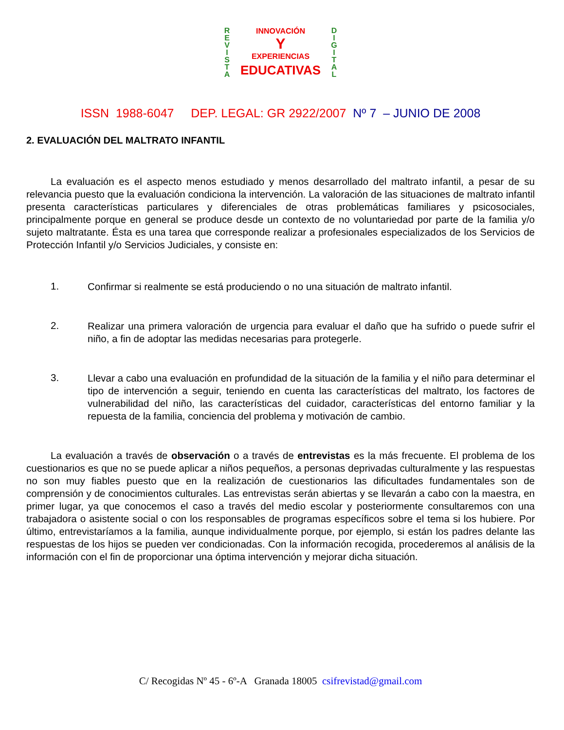R
E
V
I
S
T
A
D
I
G
I
T
A
L
INNOVACIÓN
Y
EXPERIENCIAS
EDUCATIVAS
ISSN 1988-6047 DEP. LEGAL: GR 2922/2007 Nº 7 – JUNIO DE 2008
2. EVALUACIÓN DEL MALTRATO INFANTIL
La evaluación es el aspecto menos estudiado y menos desarrollado del maltrato infantil, a pesar de su relevancia puesto que la evaluación condiciona la intervención. La valoración de las situaciones de maltrato infantil presenta características particulares y diferenciales de otras problemáticas familiares y psicosociales, principalmente porque en general se produce desde un contexto de no voluntariedad por parte de la familia y/o sujeto maltratante. Ésta es una tarea que corresponde realizar a profesionales especializados de los Servicios de Protección Infantil y/o Servicios Judiciales, y consiste en:
1.
Confirmar si realmente se está produciendo o no una situación de maltrato infantil.
2.
Realizar una primera valoración de urgencia para evaluar el daño que ha sufrido o puede sufrir el niño, a fin de adoptar las medidas necesarias para protegerle.
3.
Llevar a cabo una evaluación en profundidad de la situación de la familia y el niño para determinar el tipo de intervención a seguir, teniendo en cuenta las características del maltrato, los factores de vulnerabilidad del niño, las características del cuidador, características del entorno familiar y la repuesta de la familia, conciencia del problema y motivación de cambio.
La evaluación a través de observación o a través de entrevistas es la más frecuente. El problema de los cuestionarios es que no se puede aplicar a niños pequeños, a personas deprivadas culturalmente y las respuestas no son muy fiables puesto que en la realización de cuestionarios las dificultades fundamentales son de comprensión y de conocimientos culturales. Las entrevistas serán abiertas y se llevarán a cabo con la maestra, en primer lugar, ya que conocemos el caso a través del medio escolar y posteriormente consultaremos con una trabajadora o asistente social o con los responsables de programas específicos sobre el tema si los hubiere. Por último, entrevistaríamos a la familia, aunque individualmente porque, por ejemplo, si están los padres delante las respuestas de los hijos se pueden ver condicionadas. Con la información recogida, procederemos al análisis de la información con el fin de proporcionar una óptima intervención y mejorar dicha situación.
C/ Recogidas Nº 45 - 6º-A Granada 18005 csifrevistad@gmail.com